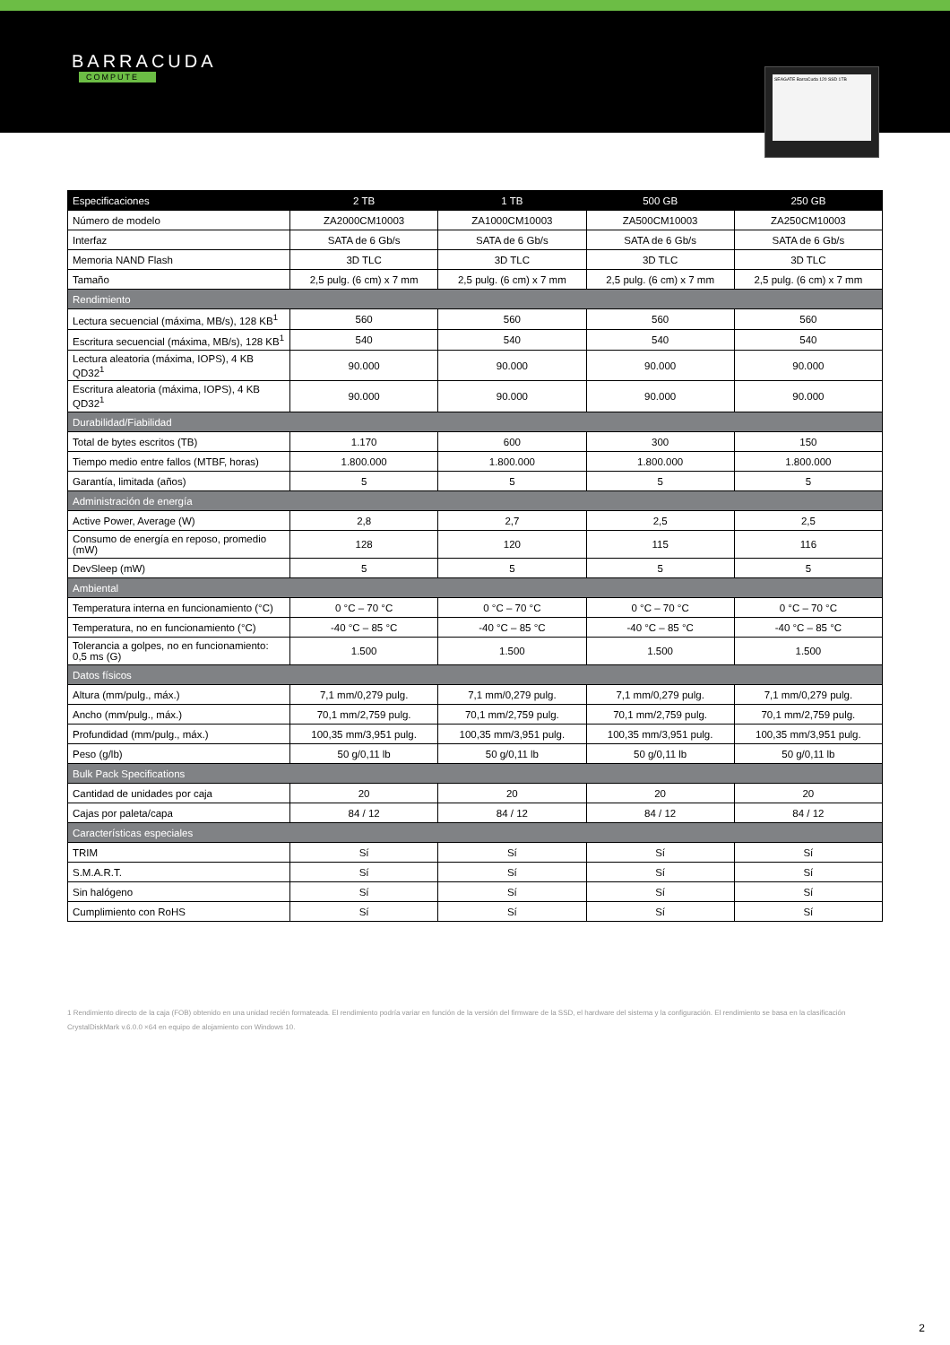BARRACUDA
COMPUTE
SEAGATE BarraCuda 120 SSD 1TB
| Especificaciones | 2 TB | 1 TB | 500 GB | 250 GB |
| --- | --- | --- | --- | --- |
| Número de modelo | ZA2000CM10003 | ZA1000CM10003 | ZA500CM10003 | ZA250CM10003 |
| Interfaz | SATA de 6 Gb/s | SATA de 6 Gb/s | SATA de 6 Gb/s | SATA de 6 Gb/s |
| Memoria NAND Flash | 3D TLC | 3D TLC | 3D TLC | 3D TLC |
| Tamaño | 2,5 pulg. (6 cm) x 7 mm | 2,5 pulg. (6 cm) x 7 mm | 2,5 pulg. (6 cm) x 7 mm | 2,5 pulg. (6 cm) x 7 mm |
| Rendimiento | | | | |
| Lectura secuencial (máxima, MB/s), 128 KB<sup>1</sup> | 560 | 560 | 560 | 560 |
| Escritura secuencial (máxima, MB/s), 128 KB<sup>1</sup> | 540 | 540 | 540 | 540 |
| Lectura aleatoria (máxima, IOPS), 4 KB QD32<sup>1</sup> | 90.000 | 90.000 | 90.000 | 90.000 |
| Escritura aleatoria (máxima, IOPS), 4 KB QD32<sup>1</sup> | 90.000 | 90.000 | 90.000 | 90.000 |
| Durabilidad/Fiabilidad | | | | |
| Total de bytes escritos (TB) | 1.170 | 600 | 300 | 150 |
| Tiempo medio entre fallos (MTBF, horas) | 1.800.000 | 1.800.000 | 1.800.000 | 1.800.000 |
| Garantía, limitada (años) | 5 | 5 | 5 | 5 |
| Administración de energía | | | | |
| Active Power, Average (W) | 2,8 | 2,7 | 2,5 | 2,5 |
| Consumo de energía en reposo, promedio (mW) | 128 | 120 | 115 | 116 |
| DevSleep (mW) | 5 | 5 | 5 | 5 |
| Ambiental | | | | |
| Temperatura interna en funcionamiento (°C) | 0 °C – 70 °C | 0 °C – 70 °C | 0 °C – 70 °C | 0 °C – 70 °C |
| Temperatura, no en funcionamiento (°C) | -40 °C – 85 °C | -40 °C – 85 °C | -40 °C – 85 °C | -40 °C – 85 °C |
| Tolerancia a golpes, no en funcionamiento: 0,5 ms (G) | 1.500 | 1.500 | 1.500 | 1.500 |
| Datos físicos | | | | |
| Altura (mm/pulg., máx.) | 7,1 mm/0,279 pulg. | 7,1 mm/0,279 pulg. | 7,1 mm/0,279 pulg. | 7,1 mm/0,279 pulg. |
| Ancho (mm/pulg., máx.) | 70,1 mm/2,759 pulg. | 70,1 mm/2,759 pulg. | 70,1 mm/2,759 pulg. | 70,1 mm/2,759 pulg. |
| Profundidad (mm/pulg., máx.) | 100,35 mm/3,951 pulg. | 100,35 mm/3,951 pulg. | 100,35 mm/3,951 pulg. | 100,35 mm/3,951 pulg. |
| Peso (g/lb) | 50 g/0,11 lb | 50 g/0,11 lb | 50 g/0,11 lb | 50 g/0,11 lb |
| Bulk Pack Specifications | | | | |
| Cantidad de unidades por caja | 20 | 20 | 20 | 20 |
| Cajas por paleta/capa | 84 / 12 | 84 / 12 | 84 / 12 | 84 / 12 |
| Características especiales | | | | |
| TRIM | Sí | Sí | Sí | Sí |
| S.M.A.R.T. | Sí | Sí | Sí | Sí |
| Sin halógeno | Sí | Sí | Sí | Sí |
| Cumplimiento con RoHS | Sí | Sí | Sí | Sí |
1 Rendimiento directo de la caja (FOB) obtenido en una unidad recién formateada. El rendimiento podría variar en función de la versión del firmware de la SSD, el hardware del sistema y la configuración. El rendimiento se basa en la clasificación CrystalDiskMark v.6.0.0 ×64 en equipo de alojamiento con Windows 10.
2